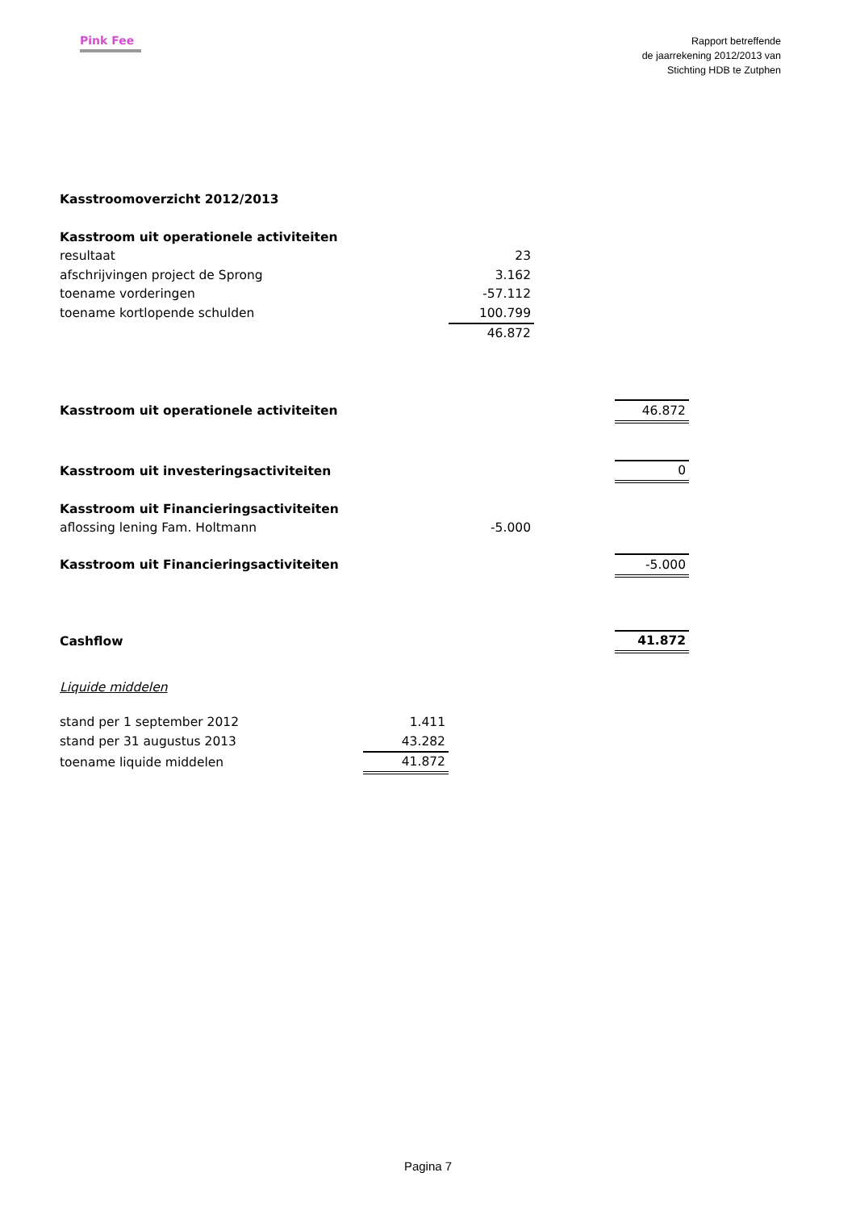Pink Fee
Rapport betreffende
de jaarrekening 2012/2013 van
Stichting HDB te Zutphen
| Kasstroomoverzicht 2012/2013 | | | | |
| Kasstroom uit operationele activiteiten | | | | |
| resultaat | | 23 | | |
| afschrijvingen project de Sprong | | 3.162 | | |
| toename vorderingen | | -57.112 | | |
| toename kortlopende schulden | | 100.799 | | |
| | | 46.872 | | |
| Kasstroom uit operationele activiteiten | | | | 46.872 |
| Kasstroom uit investeringsactiviteiten | | | | 0 |
| Kasstroom uit Financieringsactiviteiten | | | | |
| aflossing lening Fam. Holtmann | | -5.000 | | |
| Kasstroom uit Financieringsactiviteiten | | | | -5.000 |
| Cashflow | | | | 41.872 |
| Liquide middelen | | | | |
| stand per 1 september 2012 | 1.411 | | | |
| stand per 31 augustus 2013 | 43.282 | | | |
| toename liquide middelen | 41.872 | | | |
Pagina 7